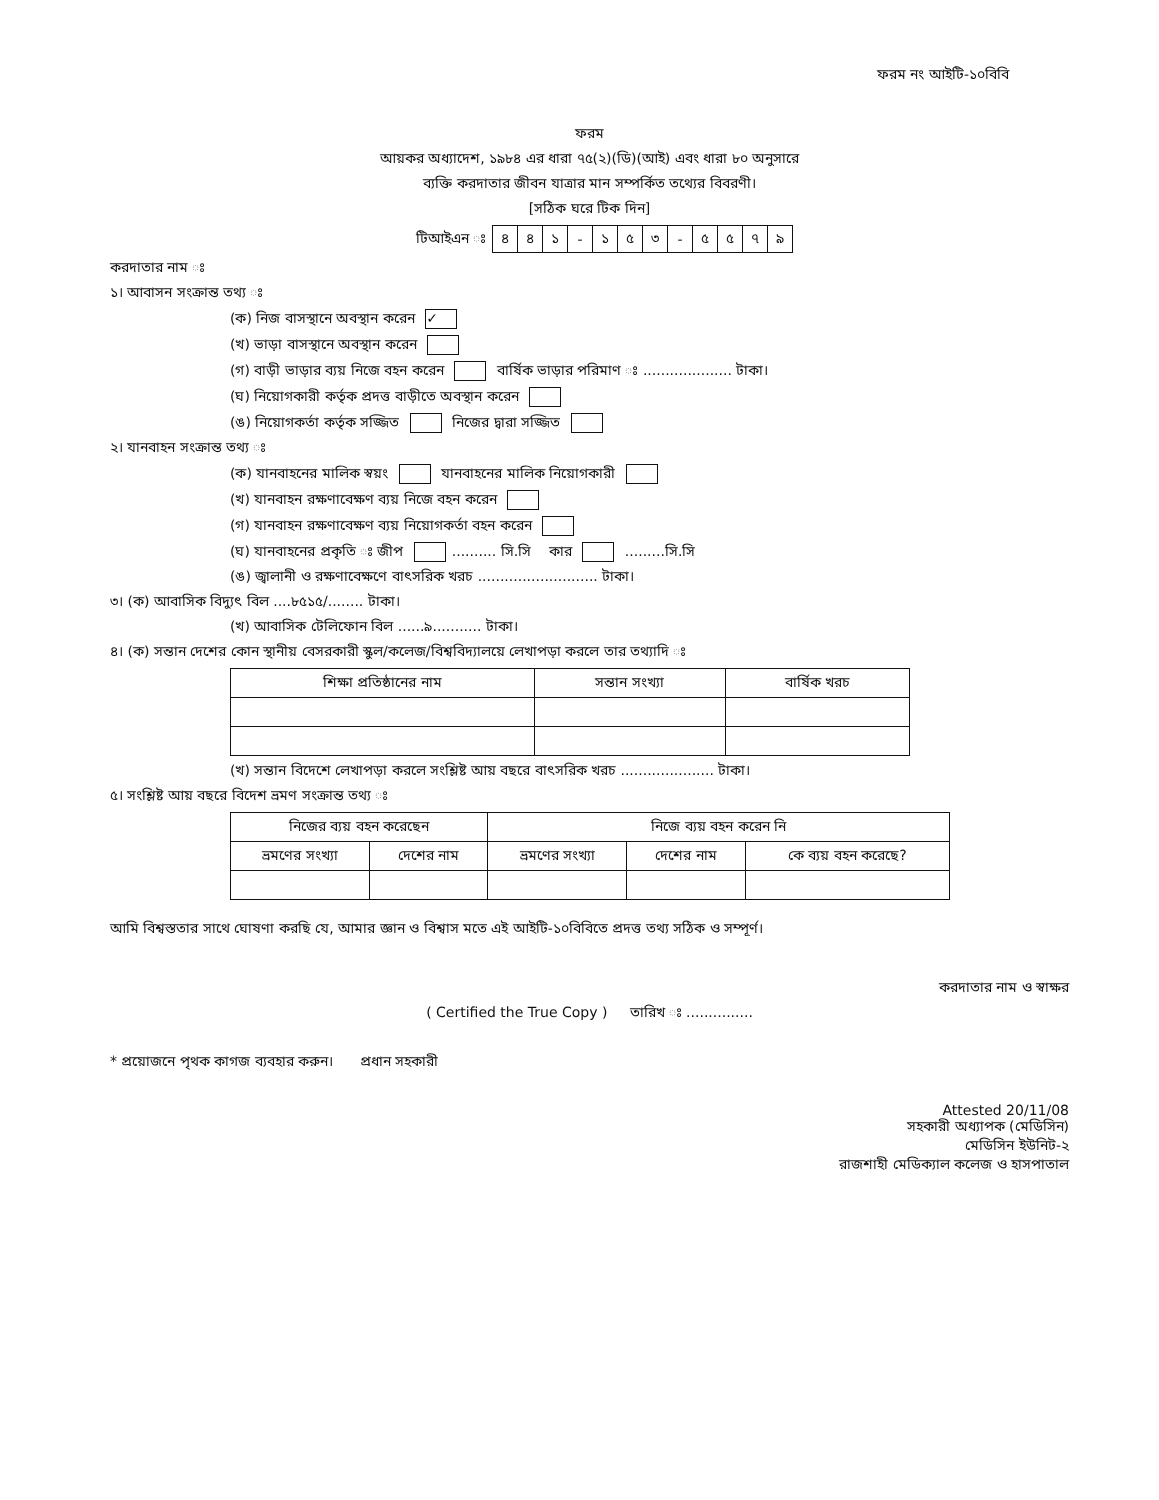ফরম নং আইটি-১০বিবি
ফরম
আয়কর অধ্যাদেশ, ১৯৮৪ এর ধারা ৭৫(২)(ডি)(আই) এবং ধারা ৮০ অনুসারে
ব্যক্তি করদাতার জীবন যাত্রার মান সম্পর্কিত তথ্যের বিবরণী।
[সঠিক ঘরে টিক দিন]
| টিআইএন ঃ | ৪ | ৪ | ১ | - | ১ | ৫ | ৩ | - | ৫ | ৫ | ৭ | ৯ |
করদাতার নাম ঃ
১। আবাসন সংক্রান্ত তথ্য ঃ
(ক) নিজ বাসস্থানে অবস্থান করেন ✓
(খ) ভাড়া বাসস্থানে অবস্থান করেন
(গ) বাড়ী ভাড়ার ব্যয় নিজে বহন করেন বার্ষিক ভাড়ার পরিমাণ ঃ .................... টাকা।
(ঘ) নিয়োগকারী কর্তৃক প্রদত্ত বাড়ীতে অবস্থান করেন
(ঙ) নিয়োগকর্তা কর্তৃক সজ্জিত নিজের দ্বারা সজ্জিত
২। যানবাহন সংক্রান্ত তথ্য ঃ
(ক) যানবাহনের মালিক স্বয়ং যানবাহনের মালিক নিয়োগকারী
(খ) যানবাহন রক্ষণাবেক্ষণ ব্যয় নিজে বহন করেন
(গ) যানবাহন রক্ষণাবেক্ষণ ব্যয় নিয়োগকর্তা বহন করেন
(ঘ) যানবাহনের প্রকৃতি ঃ জীপ .......... সি.সি কার .........সি.সি
(ঙ) জ্বালানী ও রক্ষণাবেক্ষণে বাৎসরিক খরচ ........................... টাকা।
৩। (ক) আবাসিক বিদ্যুৎ বিল ....৮৫১৫/........ টাকা।
(খ) আবাসিক টেলিফোন বিল ......৯........... টাকা।
৪। (ক) সন্তান দেশের কোন স্থানীয় বেসরকারী স্কুল/কলেজ/বিশ্ববিদ্যালয়ে লেখাপড়া করলে তার তথ্যাদি ঃ
| শিক্ষা প্রতিষ্ঠানের নাম | সন্তান সংখ্যা | বার্ষিক খরচ |
| --- | --- | --- |
(খ) সন্তান বিদেশে লেখাপড়া করলে সংশ্লিষ্ট আয় বছরে বাৎসরিক খরচ ..................... টাকা।
৫। সংশ্লিষ্ট আয় বছরে বিদেশ ভ্রমণ সংক্রান্ত তথ্য ঃ
| নিজের ব্যয় বহন করেছেন | | নিজে ব্যয় বহন করেন নি | | |
| --- | --- | --- | --- | --- |
| ভ্রমণের সংখ্যা | দেশের নাম | ভ্রমণের সংখ্যা | দেশের নাম | কে ব্যয় বহন করেছে? |
আমি বিশ্বস্ততার সাথে ঘোষণা করছি যে, আমার জ্ঞান ও বিশ্বাস মতে এই আইটি-১০বিবিতে প্রদত্ত তথ্য সঠিক ও সম্পূর্ণ।
করদাতার নাম ও স্বাক্ষর
( Certified the True Copy ) তারিখ ঃ ...............
* প্রয়োজনে পৃথক কাগজ ব্যবহার করুন। প্রধান সহকারী
Attested 20/11/08
সহকারী অধ্যাপক (মেডিসিন)
মেডিসিন ইউনিট-২
রাজশাহী মেডিক্যাল কলেজ ও হাসপাতাল